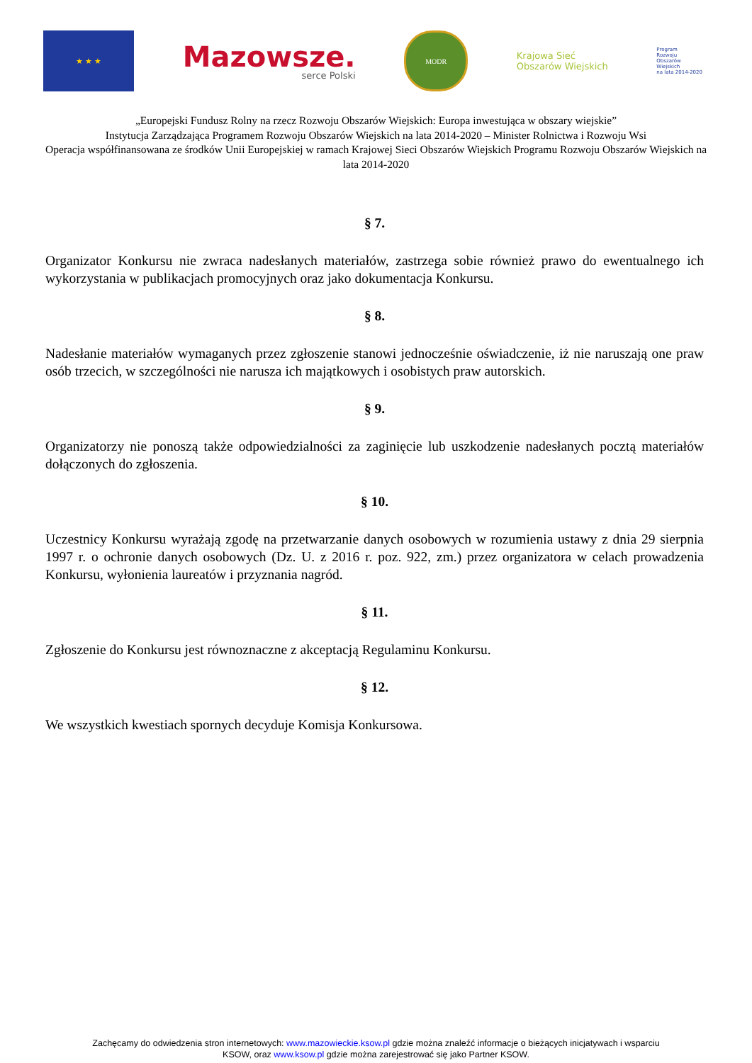★ ★ ★
Mazowsze.
serce Polski
MODR
Krajowa Sieć
Obszarów Wiejskich
Program
Rozwoju
Obszarów
Wiejskich
na lata 2014-2020
„Europejski Fundusz Rolny na rzecz Rozwoju Obszarów Wiejskich: Europa inwestująca w obszary wiejskie”
Instytucja Zarządzająca Programem Rozwoju Obszarów Wiejskich na lata 2014-2020 – Minister Rolnictwa i Rozwoju Wsi
Operacja współfinansowana ze środków Unii Europejskiej w ramach Krajowej Sieci Obszarów Wiejskich Programu Rozwoju Obszarów Wiejskich na lata 2014-2020
§ 7.
Organizator Konkursu nie zwraca nadesłanych materiałów, zastrzega sobie również prawo do ewentualnego ich wykorzystania w publikacjach promocyjnych oraz jako dokumentacja Konkursu.
§ 8.
Nadesłanie materiałów wymaganych przez zgłoszenie stanowi jednocześnie oświadczenie, iż nie naruszają one praw osób trzecich, w szczególności nie narusza ich majątkowych i osobistych praw autorskich.
§ 9.
Organizatorzy nie ponoszą także odpowiedzialności za zaginięcie lub uszkodzenie nadesłanych pocztą materiałów dołączonych do zgłoszenia.
§ 10.
Uczestnicy Konkursu wyrażają zgodę na przetwarzanie danych osobowych w rozumienia ustawy z dnia 29 sierpnia 1997 r. o ochronie danych osobowych (Dz. U. z 2016 r. poz. 922, zm.) przez organizatora w celach prowadzenia Konkursu, wyłonienia laureatów i przyznania nagród.
§ 11.
Zgłoszenie do Konkursu jest równoznaczne z akceptacją Regulaminu Konkursu.
§ 12.
We wszystkich kwestiach spornych decyduje Komisja Konkursowa.
Zachęcamy do odwiedzenia stron internetowych: www.mazowieckie.ksow.pl gdzie można znaleźć informacje o bieżących inicjatywach i wsparciu
KSOW, oraz www.ksow.pl gdzie można zarejestrować się jako Partner KSOW.